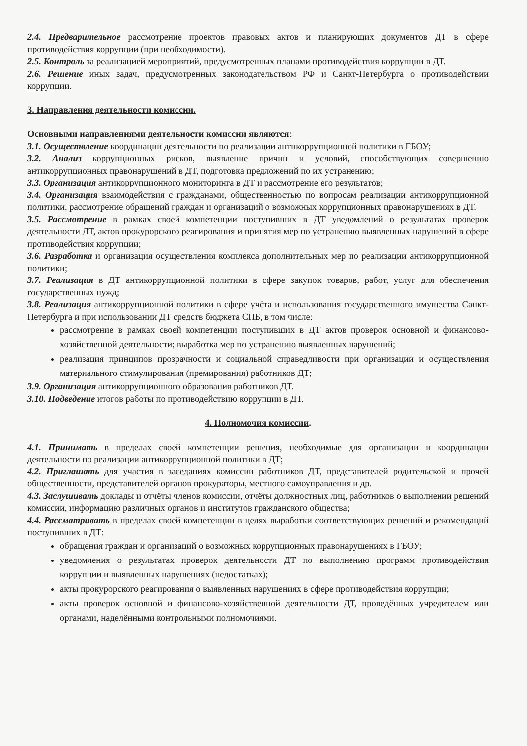2.4. Предварительное рассмотрение проектов правовых актов и планирующих документов ДТ в сфере противодействия коррупции (при необходимости).
2.5. Контроль за реализацией мероприятий, предусмотренных планами противодействия коррупции в ДТ.
2.6. Решение иных задач, предусмотренных законодательством РФ и Санкт-Петербурга о противодействии коррупции.
3. Направления деятельности комиссии.
Основными направлениями деятельности комиссии являются:
3.1. Осуществление координации деятельности по реализации антикоррупционной политики в ГБОУ;
3.2. Анализ коррупционных рисков, выявление причин и условий, способствующих совершению антикоррупционных правонарушений в ДТ, подготовка предложений по их устранению;
3.3. Организация антикоррупционного мониторинга в ДТ и рассмотрение его результатов;
3.4. Организация взаимодействия с гражданами, общественностью по вопросам реализации антикоррупционной политики, рассмотрение обращений граждан и организаций о возможных коррупционных правонарушениях в ДТ.
3.5. Рассмотрение в рамках своей компетенции поступивших в ДТ уведомлений о результатах проверок деятельности ДТ, актов прокурорского реагирования и принятия мер по устранению выявленных нарушений в сфере противодействия коррупции;
3.6. Разработка и организация осуществления комплекса дополнительных мер по реализации антикоррупционной политики;
3.7. Реализация в ДТ антикоррупционной политики в сфере закупок товаров, работ, услуг для обеспечения государственных нужд;
3.8. Реализация антикоррупционной политики в сфере учёта и использования государственного имущества Санкт-Петербурга и при использовании ДТ средств бюджета СПБ, в том числе:
рассмотрение в рамках своей компетенции поступивших в ДТ актов проверок основной и финансово-хозяйственной деятельности; выработка мер по устранению выявленных нарушений;
реализация принципов прозрачности и социальной справедливости при организации и осуществления материального стимулирования (премирования) работников ДТ;
3.9. Организация антикоррупционного образования работников ДТ.
3.10. Подведение итогов работы по противодействию коррупции в ДТ.
4. Полномочия комиссии.
4.1. Принимать в пределах своей компетенции решения, необходимые для организации и координации деятельности по реализации антикоррупционной политики в ДТ;
4.2. Приглашать для участия в заседаниях комиссии работников ДТ, представителей родительской и прочей общественности, представителей органов прокураторы, местного самоуправления и др.
4.3. Заслушивать доклады и отчёты членов комиссии, отчёты должностных лиц, работников о выполнении решений комиссии, информацию различных органов и институтов гражданского общества;
4.4. Рассматривать в пределах своей компетенции в целях выработки соответствующих решений и рекомендаций поступивших в ДТ:
обращения граждан и организаций о возможных коррупционных правонарушениях в ГБОУ;
уведомления о результатах проверок деятельности ДТ по выполнению программ противодействия коррупции и выявленных нарушениях (недостатках);
акты прокурорского реагирования о выявленных нарушениях в сфере противодействия коррупции;
акты проверок основной и финансово-хозяйственной деятельности ДТ, проведённых учредителем или органами, наделёнными контрольными полномочиями.